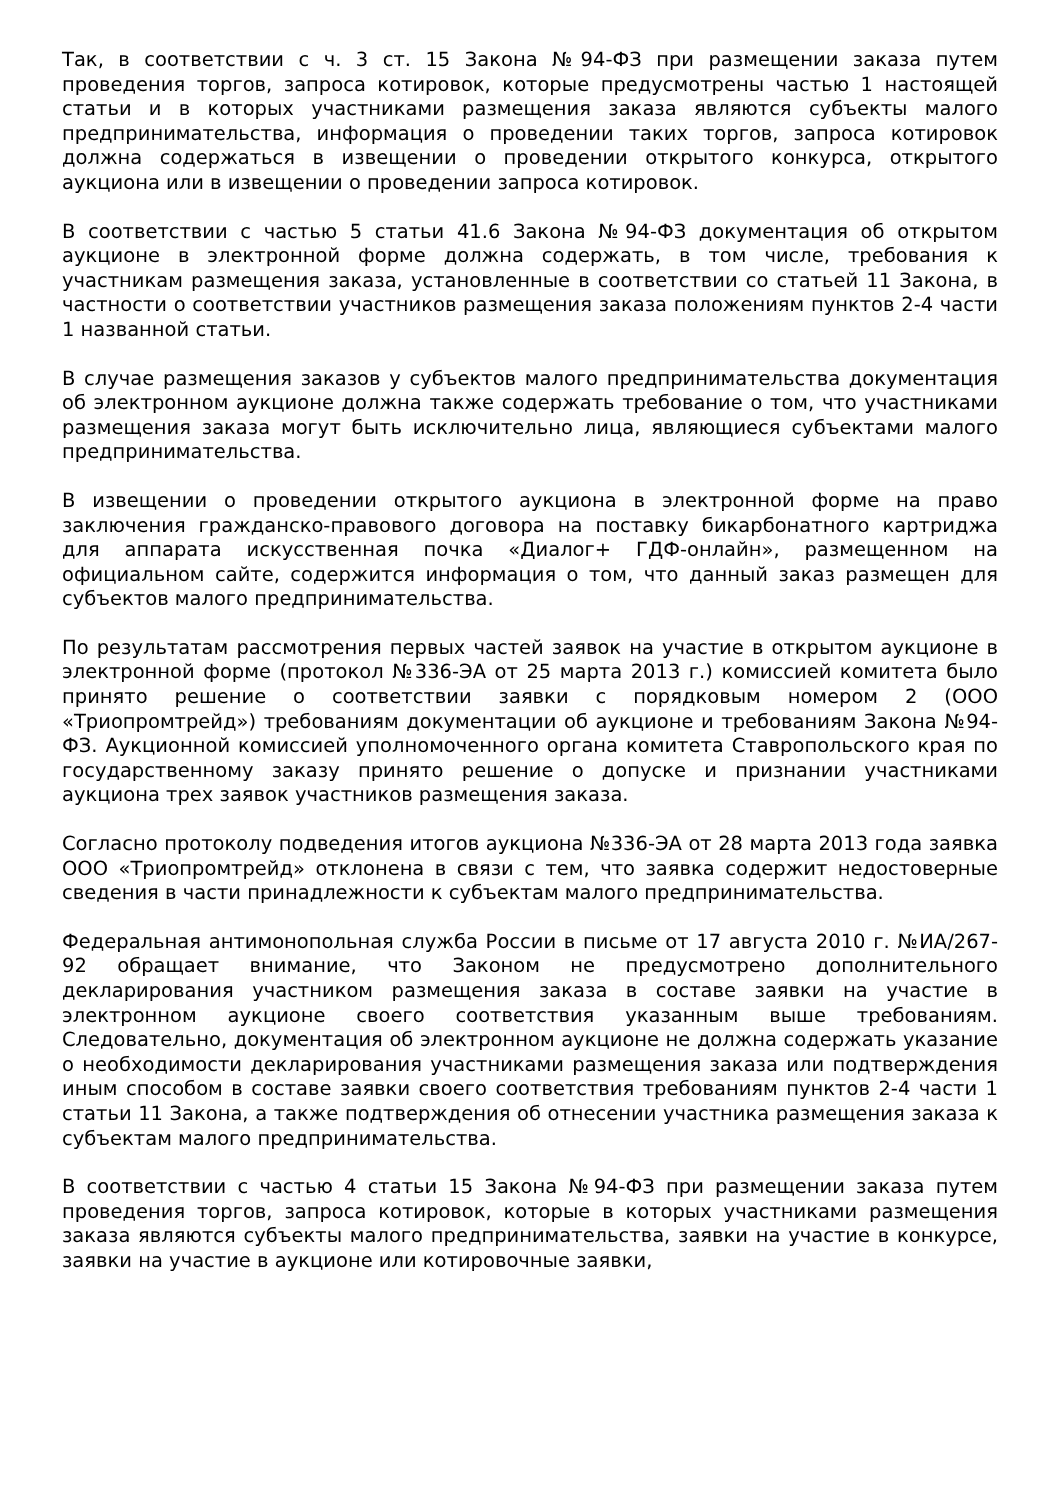Так, в соответствии с ч. 3 ст. 15 Закона №94-ФЗ при размещении заказа путем проведения торгов, запроса котировок, которые предусмотрены частью 1 настоящей статьи и в которых участниками размещения заказа являются субъекты малого предпринимательства, информация о проведении таких торгов, запроса котировок должна содержаться в извещении о проведении открытого конкурса, открытого аукциона или в извещении о проведении запроса котировок.
В соответствии с частью 5 статьи 41.6 Закона №94-ФЗ документация об открытом аукционе в электронной форме должна содержать, в том числе, требования к участникам размещения заказа, установленные в соответствии со статьей 11 Закона, в частности о соответствии участников размещения заказа положениям пунктов 2-4 части 1 названной статьи.
В случае размещения заказов у субъектов малого предпринимательства документация об электронном аукционе должна также содержать требование о том, что участниками размещения заказа могут быть исключительно лица, являющиеся субъектами малого предпринимательства.
В извещении о проведении открытого аукциона в электронной форме на право заключения гражданско-правового договора на поставку бикарбонатного картриджа для аппарата искусственная почка «Диалог+ ГДФ-онлайн», размещенном на официальном сайте, содержится информация о том, что данный заказ размещен для субъектов малого предпринимательства.
По результатам рассмотрения первых частей заявок на участие в открытом аукционе в электронной форме (протокол №336-ЭА от 25 марта 2013 г.) комиссией комитета было принято решение о соответствии заявки с порядковым номером 2 (ООО «Триопромтрейд») требованиям документации об аукционе и требованиям Закона №94-ФЗ. Аукционной комиссией уполномоченного органа комитета Ставропольского края по государственному заказу принято решение о допуске и признании участниками аукциона трех заявок участников размещения заказа.
Согласно протоколу подведения итогов аукциона №336-ЭА от 28 марта 2013 года заявка ООО «Триопромтрейд» отклонена в связи с тем, что заявка содержит недостоверные сведения в части принадлежности к субъектам малого предпринимательства.
Федеральная антимонопольная служба России в письме от 17 августа 2010 г. №ИА/267-92 обращает внимание, что Законом не предусмотрено дополнительного декларирования участником размещения заказа в составе заявки на участие в электронном аукционе своего соответствия указанным выше требованиям. Следовательно, документация об электронном аукционе не должна содержать указание о необходимости декларирования участниками размещения заказа или подтверждения иным способом в составе заявки своего соответствия требованиям пунктов 2-4 части 1 статьи 11 Закона, а также подтверждения об отнесении участника размещения заказа к субъектам малого предпринимательства.
В соответствии с частью 4 статьи 15 Закона №94-ФЗ при размещении заказа путем проведения торгов, запроса котировок, которые в которых участниками размещения заказа являются субъекты малого предпринимательства, заявки на участие в конкурсе, заявки на участие в аукционе или котировочные заявки,